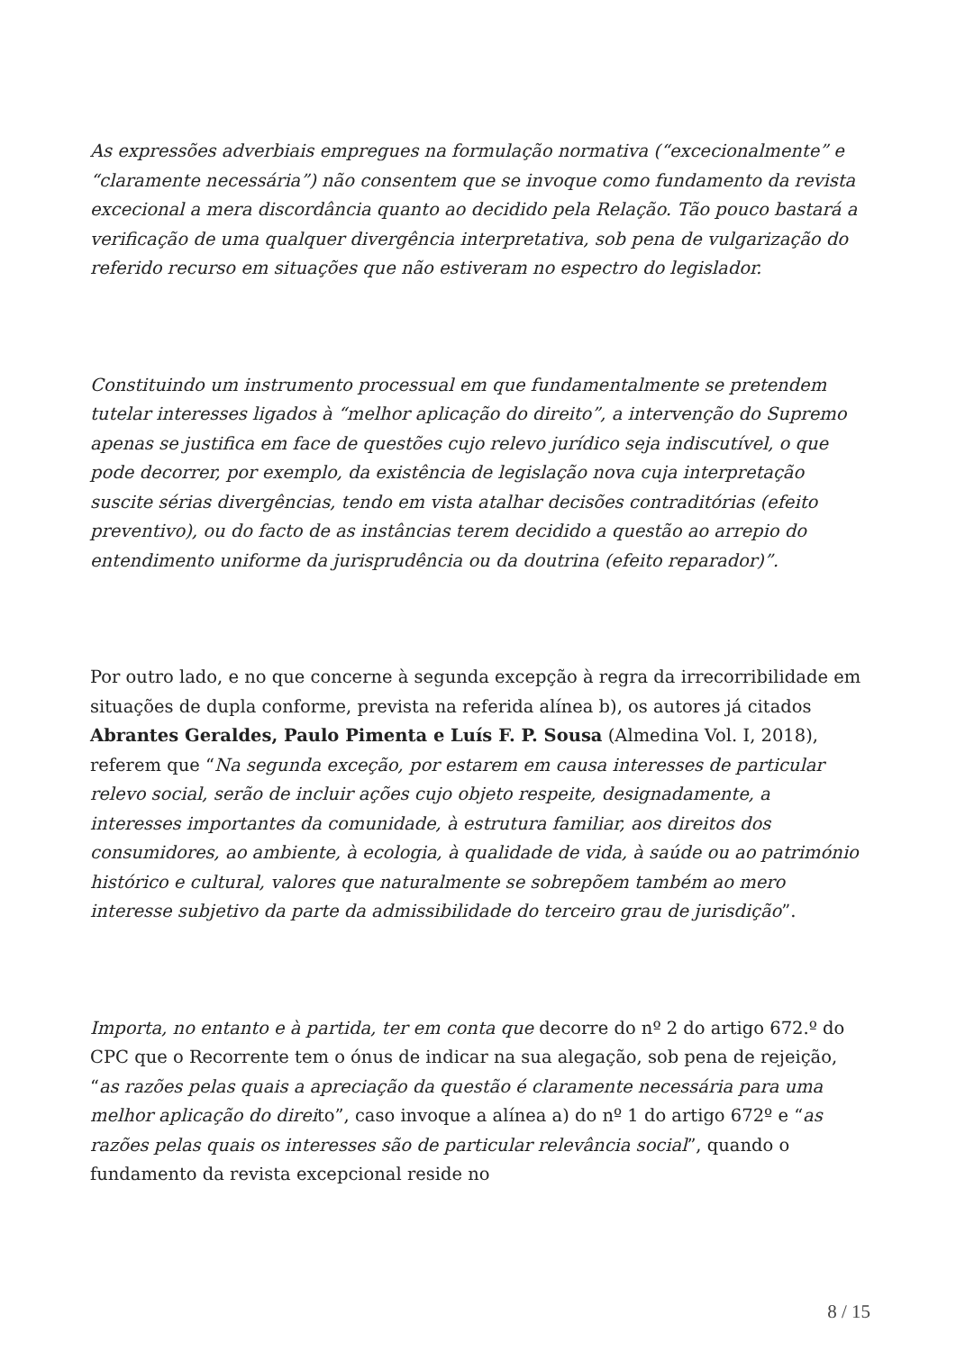As expressões adverbiais empregues na formulação normativa (“excecionalmente” e “claramente necessária”) não consentem que se invoque como fundamento da revista excecional a mera discordância quanto ao decidido pela Relação. Tão pouco bastará a verificação de uma qualquer divergência interpretativa, sob pena de vulgarização do referido recurso em situações que não estiveram no espectro do legislador.
Constituindo um instrumento processual em que fundamentalmente se pretendem tutelar interesses ligados à “melhor aplicação do direito”, a intervenção do Supremo apenas se justifica em face de questões cujo relevo jurídico seja indiscutível, o que pode decorrer, por exemplo, da existência de legislação nova cuja interpretação suscite sérias divergências, tendo em vista atalhar decisões contraditórias (efeito preventivo), ou do facto de as instâncias terem decidido a questão ao arrepio do entendimento uniforme da jurisprudência ou da doutrina (efeito reparador)”.
Por outro lado, e no que concerne à segunda excepção à regra da irrecorribilidade em situações de dupla conforme, prevista na referida alínea b), os autores já citados Abrantes Geraldes, Paulo Pimenta e Luís F. P. Sousa (Almedina Vol. I, 2018), referem que “Na segunda exceção, por estarem em causa interesses de particular relevo social, serão de incluir ações cujo objeto respeite, designadamente, a interesses importantes da comunidade, à estrutura familiar, aos direitos dos consumidores, ao ambiente, à ecologia, à qualidade de vida, à saúde ou ao património histórico e cultural, valores que naturalmente se sobrepõem também ao mero interesse subjetivo da parte da admissibilidade do terceiro grau de jurisdição”.
Importa, no entanto e à partida, ter em conta que decorre do nº 2 do artigo 672.º do CPC que o Recorrente tem o ónus de indicar na sua alegação, sob pena de rejeição, “as razões pelas quais a apreciação da questão é claramente necessária para uma melhor aplicação do direito”, caso invoque a alínea a) do nº 1 do artigo 672º e “as razões pelas quais os interesses são de particular relevância social”, quando o fundamento da revista excepcional reside no
8 / 15